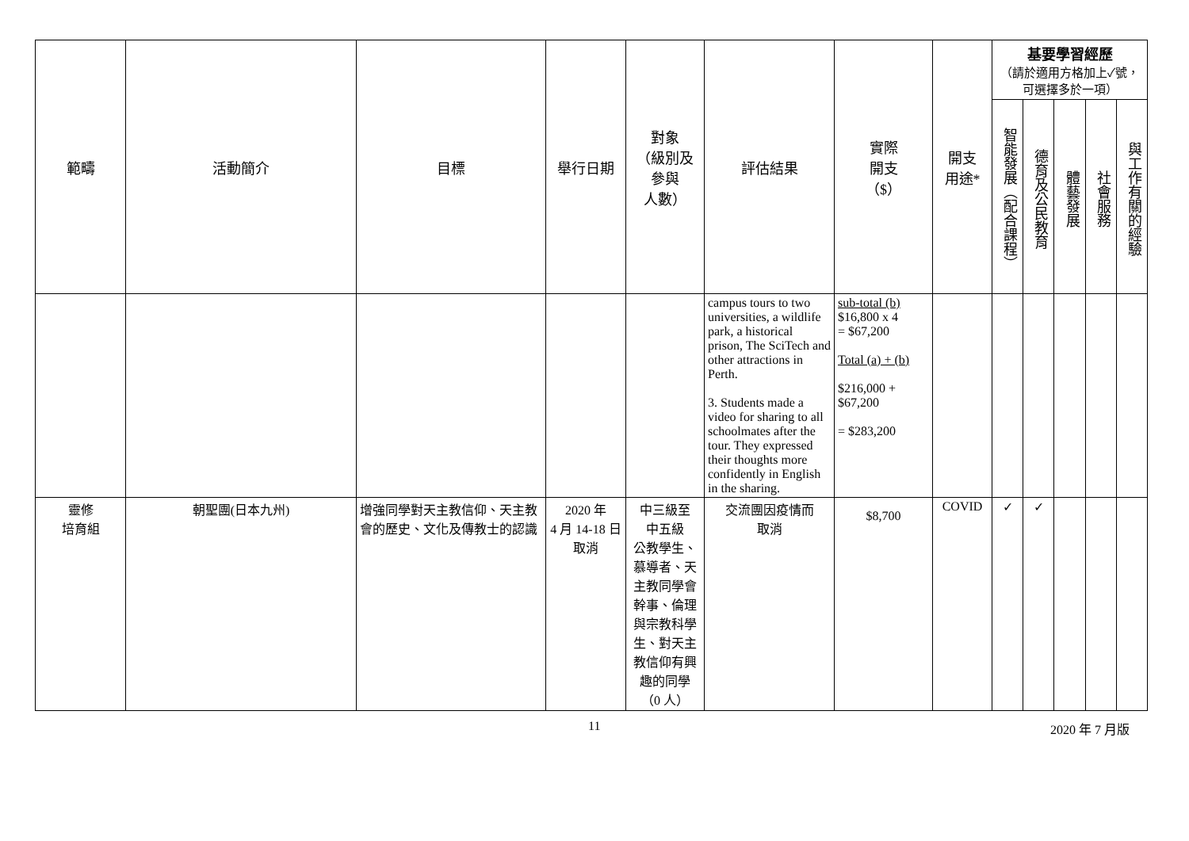| 範疇 | 活動簡介 | 目標 | 舉行日期 | 對象 （級別及 參與 人數） | 評估結果 | 實際 開支 （$） | 開支 用途* | 基要學習經歷 （請於適用方格加上✓號，可選擇多於一項） | | | | |
| --- | --- | --- | --- | --- | --- | --- | --- | --- | --- | --- | --- | --- |
| | | | | | | | | 智能發展（配合課程） | 德育及公民教育 | 體藝發展 | 社會服務 | 與工作有關的經驗 |
| | | | | | campus tours to two universities, a wildlife park, a historical prison, The SciTech and other attractions in Perth. 3. Students made a video for sharing to all schoolmates after the tour. They expressed their thoughts more confidently in English in the sharing. | sub-total (b) $16,800 x 4 = $67,200 Total (a) + (b) $216,000 + $67,200 = $283,200 | | | | | | |
| 靈修 培育組 | 朝聖團(日本九州) | 增強同學對天主教信仰、天主教會的歷史、文化及傳教士的認識 | 2020 年 4 月 14-18 日 取消 | 中三級至 中五級 公教學生、慕導者、天主教同學會幹事、倫理與宗教科學生、對天主教信仰有興趣的同學 （0 人） | 交流團因疫情而 取消 | $8,700 | COVID | ✓ | ✓ | | | |
11 2020 年 7 月版